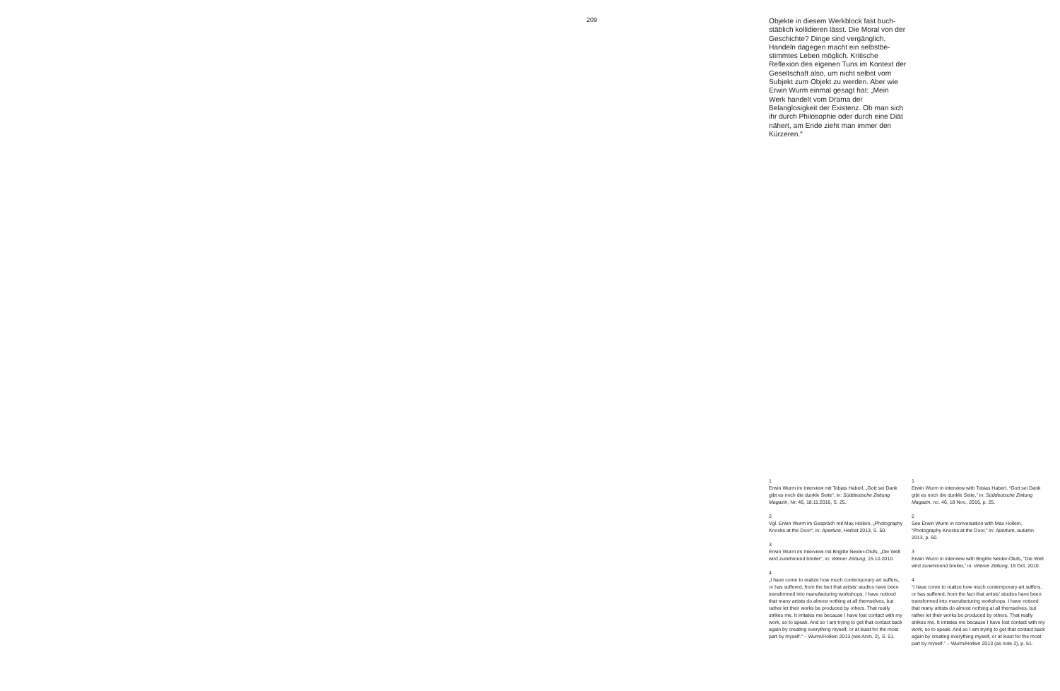209
Objekte in diesem Werkblock fast buch­stäblich kollidieren lässt. Die Moral von der Geschichte? Dinge sind vergänglich, Handeln dagegen macht ein selbstbe­stimmtes Leben möglich. Kritische Reflexion des eigenen Tuns im Kontext der Gesellschaft also, um nicht selbst vom Subjekt zum Objekt zu werden. Aber wie Erwin Wurm einmal gesagt hat: „Mein Werk handelt vom Drama der Belanglosigkeit der Existenz. Ob man sich ihr durch Philosophie oder durch eine Diät nähert, am Ende zieht man immer den Kürzeren.“
1
Erwin Wurm im Interview mit Tobias Haberl, „Gott sei Dank gibt es noch die dunkle Seite“, in: Süddeutsche Zeitung Magazin, Nr. 46, 18.11.2016, S. 25.
2
Vgl. Erwin Wurm im Gespräch mit Max Hollein, „Photography Knocks at the Door“, in: Aperture, Herbst 2013, S. 50.
3
Erwin Wurm im Interview mit Brigitte Neider-Olufs, „Die Welt wird zunehmend breiter“, in: Wiener Zeitung, 15.10.2010.
4
„I have come to realize how much contemporary art suffers, or has suffered, from the fact that artists’ studios have been transformed into manufacturing workshops. I have noticed that many artists do almost nothing at all themselves, but rather let their works be produced by others. That really strikes me. It irritates me because I have lost contact with my work, so to speak. And so I am trying to get that contact back again by creating everything myself, or at least for the most part by myself.“ – Wurm/Hollein 2013 (wie Anm. 2), S. 51.
1
Erwin Wurm in interview with Tobias Haberl, “Gott sei Dank gibt es noch die dunkle Seite,” in: Süddeutsche Zeitung Magazin, no. 46, 18 Nov., 2016, p. 25.
2
See Erwin Wurm in conversation with Max Hollein, “Photography Knocks at the Door,” in: Aperture, autumn 2013, p. 50.
3
Erwin Wurm in interview with Brigitte Neider-Olufs, “Die Welt wird zunehmend breiter,” in: Wiener Zeitung, 15 Oct. 2010.
4
“I have come to realize how much contemporary art suffers, or has suffered, from the fact that artists’ studios have been transformed into manufacturing workshops. I have noticed that many artists do almost nothing at all themselves, but rather let their works be produced by others. That really strikes me. It irritates me because I have lost contact with my work, so to speak. And so I am trying to get that contact back again by creating everything myself, or at least for the most part by myself.” – Wurm/Hollein 2013 (as note 2), p. 51.